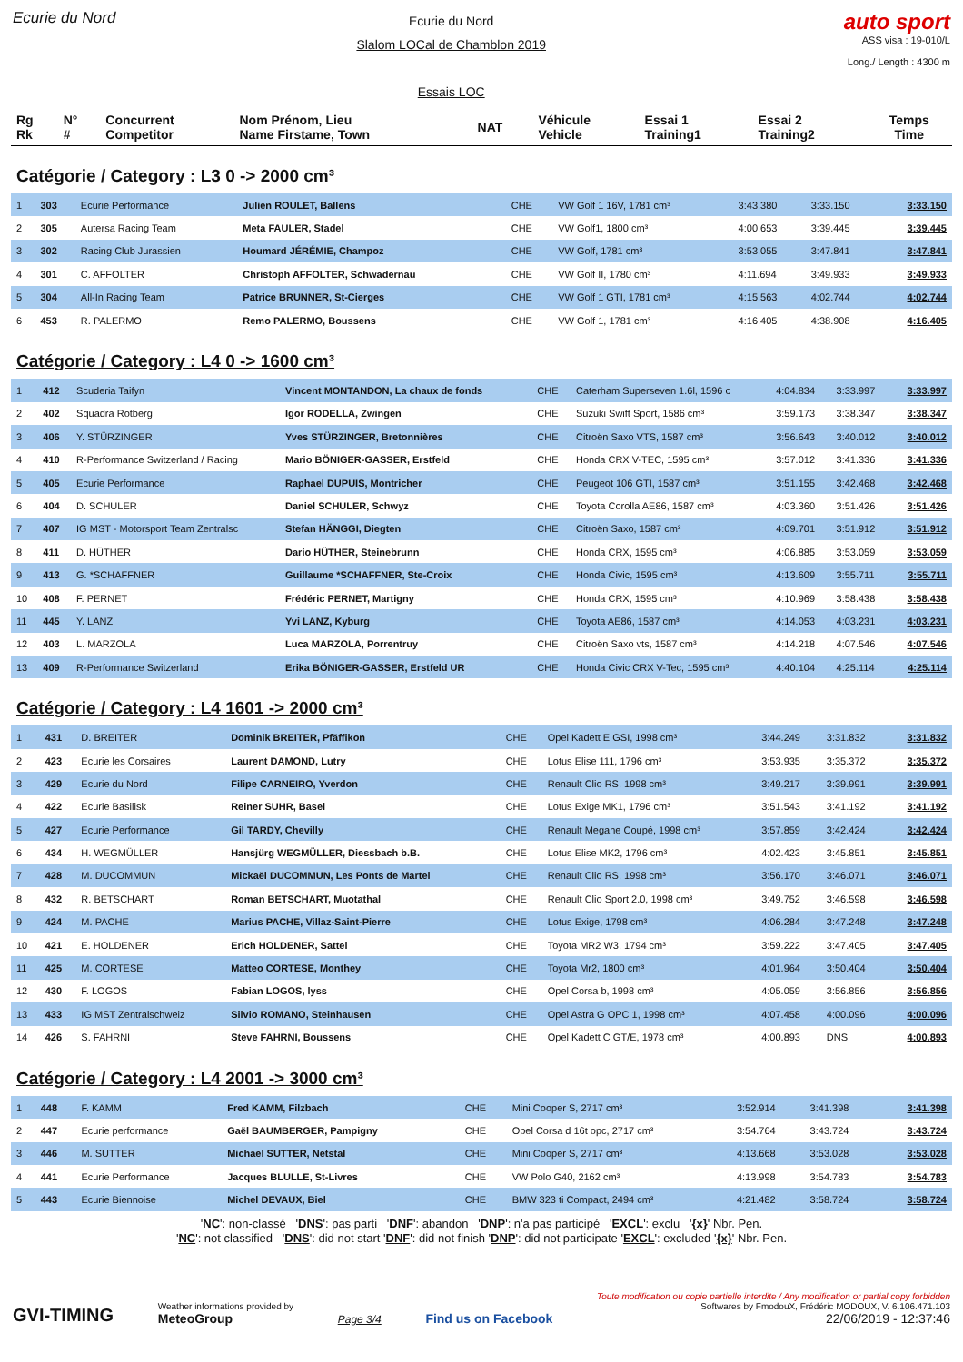Ecurie du Nord
Ecurie du Nord
Slalom LOCal de Chamblon 2019
Essais LOC
auto sport
ASS visa : 19-010/L
Long./ Length : 4300 m
| Rg Rk | N° # | Concurrent Competitor | Nom Prénom, Lieu Name Firstame, Town | NAT | Véhicule Vehicle | Essai 1 Training1 | Essai 2 Training2 | Temps Time |
| --- | --- | --- | --- | --- | --- | --- | --- | --- |
Catégorie / Category : L3 0 -> 2000 cm³
| 1 | 303 | Ecurie Performance | Julien ROULET, Ballens | CHE | VW Golf 1 16V, 1781 cm³ | 3:43.380 | 3:33.150 | 3:33.150 |
| 2 | 305 | Autersa Racing Team | Meta FAULER, Stadel | CHE | VW Golf1, 1800 cm³ | 4:00.653 | 3:39.445 | 3:39.445 |
| 3 | 302 | Racing Club Jurassien | Houmard JÉRÉMIE, Champoz | CHE | VW Golf, 1781 cm³ | 3:53.055 | 3:47.841 | 3:47.841 |
| 4 | 301 | C. AFFOLTER | Christoph AFFOLTER, Schwadernau | CHE | VW Golf II, 1780 cm³ | 4:11.694 | 3:49.933 | 3:49.933 |
| 5 | 304 | All-In Racing Team | Patrice BRUNNER, St-Cierges | CHE | VW Golf 1 GTI, 1781 cm³ | 4:15.563 | 4:02.744 | 4:02.744 |
| 6 | 453 | R. PALERMO | Remo PALERMO, Boussens | CHE | VW Golf 1, 1781 cm³ | 4:16.405 | 4:38.908 | 4:16.405 |
Catégorie / Category : L4 0 -> 1600 cm³
| 1 | 412 | Scuderia Taifyn | Vincent MONTANDON, La chaux de fonds | CHE | Caterham Superseven 1.6l, 1596 c | 4:04.834 | 3:33.997 | 3:33.997 |
| 2 | 402 | Squadra Rotberg | Igor RODELLA, Zwingen | CHE | Suzuki Swift Sport, 1586 cm³ | 3:59.173 | 3:38.347 | 3:38.347 |
| 3 | 406 | Y. STÜRZINGER | Yves STÜRZINGER, Bretonnières | CHE | Citroën Saxo VTS, 1587 cm³ | 3:56.643 | 3:40.012 | 3:40.012 |
| 4 | 410 | R-Performance Switzerland / Racing | Mario BÖNIGER-GASSER, Erstfeld | CHE | Honda CRX V-TEC, 1595 cm³ | 3:57.012 | 3:41.336 | 3:41.336 |
| 5 | 405 | Ecurie Performance | Raphael DUPUIS, Montricher | CHE | Peugeot 106 GTI, 1587 cm³ | 3:51.155 | 3:42.468 | 3:42.468 |
| 6 | 404 | D. SCHULER | Daniel SCHULER, Schwyz | CHE | Toyota Corolla AE86, 1587 cm³ | 4:03.360 | 3:51.426 | 3:51.426 |
| 7 | 407 | IG MST - Motorsport Team Zentralsc | Stefan HÄNGGI, Diegten | CHE | Citroën Saxo, 1587 cm³ | 4:09.701 | 3:51.912 | 3:51.912 |
| 8 | 411 | D. HÜTHER | Dario HÜTHER, Steinebrunn | CHE | Honda CRX, 1595 cm³ | 4:06.885 | 3:53.059 | 3:53.059 |
| 9 | 413 | G. *SCHAFFNER | Guillaume *SCHAFFNER, Ste-Croix | CHE | Honda Civic, 1595 cm³ | 4:13.609 | 3:55.711 | 3:55.711 |
| 10 | 408 | F. PERNET | Frédéric PERNET, Martigny | CHE | Honda CRX, 1595 cm³ | 4:10.969 | 3:58.438 | 3:58.438 |
| 11 | 445 | Y. LANZ | Yvi LANZ, Kyburg | CHE | Toyota AE86, 1587 cm³ | 4:14.053 | 4:03.231 | 4:03.231 |
| 12 | 403 | L. MARZOLA | Luca MARZOLA, Porrentruy | CHE | Citroën Saxo vts, 1587 cm³ | 4:14.218 | 4:07.546 | 4:07.546 |
| 13 | 409 | R-Performance Switzerland | Erika BÖNIGER-GASSER, Erstfeld UR | CHE | Honda Civic CRX V-Tec, 1595 cm³ | 4:40.104 | 4:25.114 | 4:25.114 |
Catégorie / Category : L4 1601 -> 2000 cm³
| 1 | 431 | D. BREITER | Dominik BREITER, Pfäffikon | CHE | Opel Kadett E GSI, 1998 cm³ | 3:44.249 | 3:31.832 | 3:31.832 |
| 2 | 423 | Ecurie les Corsaires | Laurent DAMOND, Lutry | CHE | Lotus Elise 111, 1796 cm³ | 3:53.935 | 3:35.372 | 3:35.372 |
| 3 | 429 | Ecurie du Nord | Filipe CARNEIRO, Yverdon | CHE | Renault Clio RS, 1998 cm³ | 3:49.217 | 3:39.991 | 3:39.991 |
| 4 | 422 | Ecurie Basilisk | Reiner SUHR, Basel | CHE | Lotus Exige MK1, 1796 cm³ | 3:51.543 | 3:41.192 | 3:41.192 |
| 5 | 427 | Ecurie Performance | Gil TARDY, Chevilly | CHE | Renault Megane Coupé, 1998 cm³ | 3:57.859 | 3:42.424 | 3:42.424 |
| 6 | 434 | H. WEGMÜLLER | Hansjürg WEGMÜLLER, Diessbach b.B. | CHE | Lotus Elise MK2, 1796 cm³ | 4:02.423 | 3:45.851 | 3:45.851 |
| 7 | 428 | M. DUCOMMUN | Mickaël DUCOMMUN, Les Ponts de Martel | CHE | Renault Clio RS, 1998 cm³ | 3:56.170 | 3:46.071 | 3:46.071 |
| 8 | 432 | R. BETSCHART | Roman BETSCHART, Muotathal | CHE | Renault Clio Sport 2.0, 1998 cm³ | 3:49.752 | 3:46.598 | 3:46.598 |
| 9 | 424 | M. PACHE | Marius PACHE, Villaz-Saint-Pierre | CHE | Lotus Exige, 1798 cm³ | 4:06.284 | 3:47.248 | 3:47.248 |
| 10 | 421 | E. HOLDENER | Erich HOLDENER, Sattel | CHE | Toyota MR2 W3, 1794 cm³ | 3:59.222 | 3:47.405 | 3:47.405 |
| 11 | 425 | M. CORTESE | Matteo CORTESE, Monthey | CHE | Toyota Mr2, 1800 cm³ | 4:01.964 | 3:50.404 | 3:50.404 |
| 12 | 430 | F. LOGOS | Fabian LOGOS, lyss | CHE | Opel Corsa b, 1998 cm³ | 4:05.059 | 3:56.856 | 3:56.856 |
| 13 | 433 | IG MST Zentralschweiz | Silvio ROMANO, Steinhausen | CHE | Opel Astra G OPC 1, 1998 cm³ | 4:07.458 | 4:00.096 | 4:00.096 |
| 14 | 426 | S. FAHRNI | Steve FAHRNI, Boussens | CHE | Opel Kadett C GT/E, 1978 cm³ | 4:00.893 | DNS | 4:00.893 |
Catégorie / Category : L4 2001 -> 3000 cm³
| 1 | 448 | F. KAMM | Fred KAMM, Filzbach | CHE | Mini Cooper S, 2717 cm³ | 3:52.914 | 3:41.398 | 3:41.398 |
| 2 | 447 | Ecurie performance | Gaël BAUMBERGER, Pampigny | CHE | Opel Corsa d 16t opc, 2717 cm³ | 3:54.764 | 3:43.724 | 3:43.724 |
| 3 | 446 | M. SUTTER | Michael SUTTER, Netstal | CHE | Mini Cooper S, 2717 cm³ | 4:13.668 | 3:53.028 | 3:53.028 |
| 4 | 441 | Ecurie Performance | Jacques BLULLE, St-Livres | CHE | VW Polo G40, 2162 cm³ | 4:13.998 | 3:54.783 | 3:54.783 |
| 5 | 443 | Ecurie Biennoise | Michel DEVAUX, Biel | CHE | BMW 323 ti Compact, 2494 cm³ | 4:21.482 | 3:58.724 | 3:58.724 |
'NC': non-classé 'DNS': pas parti 'DNF': abandon 'DNP': n'a pas participé 'EXCL': exclu '{x}' Nbr. Pen.
'NC': not classified 'DNS': did not start 'DNF': did not finish 'DNP': did not participate 'EXCL': excluded '{x}' Nbr. Pen.
GVI-TIMING
Weather informations provided by
MeteoGroup
Page 3/4
Find us on Facebook
Toute modification ou copie partielle interdite / Any modification or partial copy forbidden
Softwares by FmodouX, Frédéric MODOUX, V. 6.106.471.103
22/06/2019 - 12:37:46